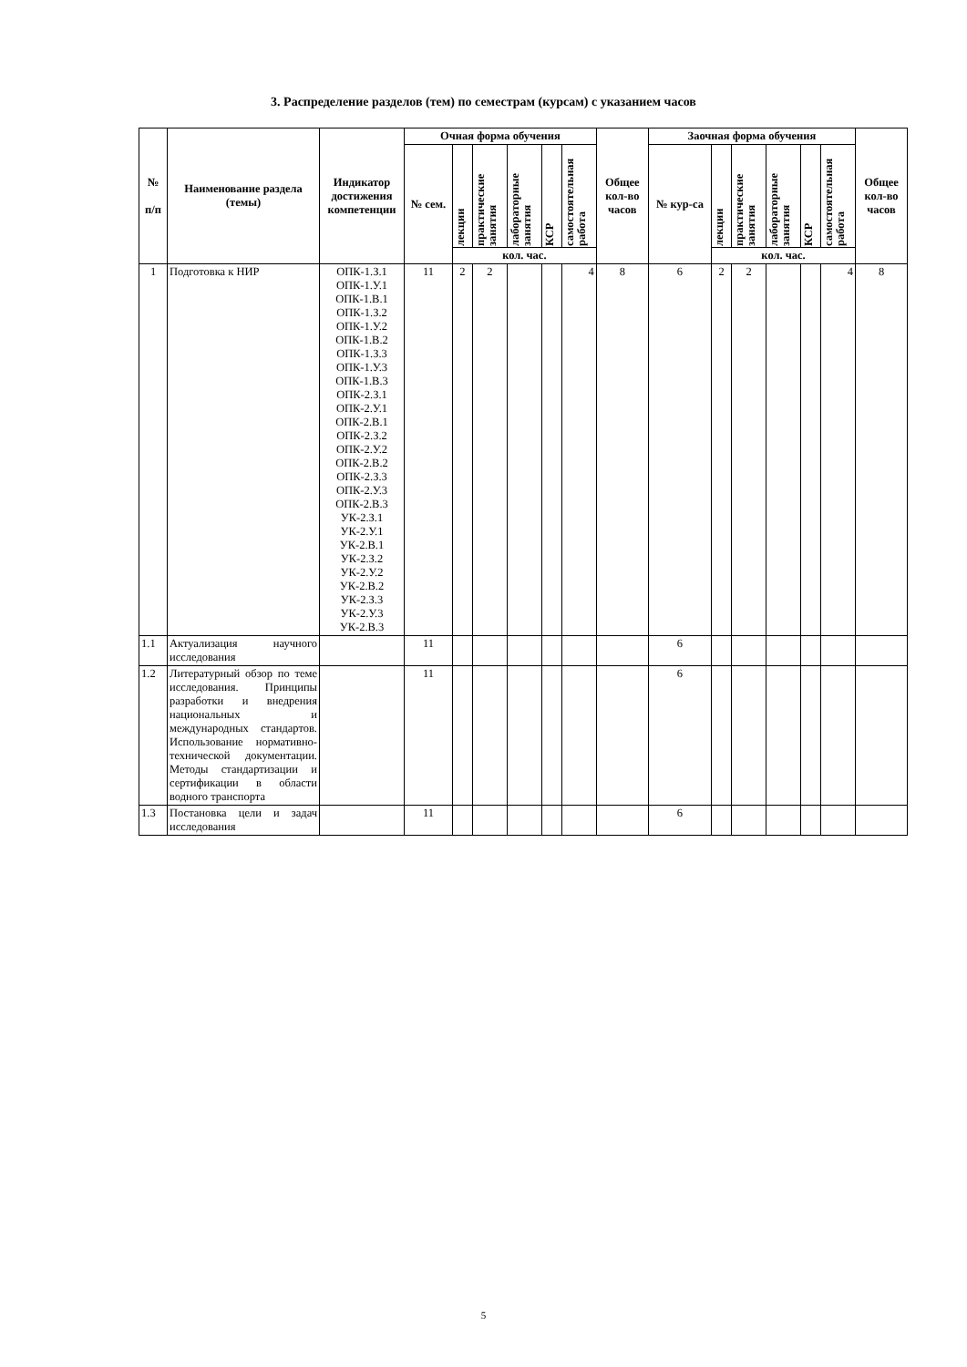3. Распределение разделов (тем) по семестрам (курсам) с указанием часов
| № п/п | Наименование раздела (темы) | Индикатор достижения компетенции | Очная форма обучения | | | | | | Общее кол-во часов | Заочная форма обучения | | | | | | Общее кол-во часов |
| --- | --- | --- | --- | --- | --- | --- | --- | --- | --- | --- | --- | --- | --- | --- | --- | --- |
| | | | № сем. | лекции | практические занятия | лабораторные занятия | КСР | самостоятельная работа | | № кур-са | лекции | практические занятия | лабораторные занятия | КСР | самостоятельная работа | |
| | | | | кол. час. | | | | | | | кол. час. | | | | | |
| 1 | Подготовка к НИР | ОПК-1.З.1 ОПК-1.У.1 ОПК-1.В.1 ОПК-1.З.2 ОПК-1.У.2 ОПК-1.В.2 ОПК-1.З.3 ОПК-1.У.3 ОПК-1.В.3 ОПК-2.З.1 ОПК-2.У.1 ОПК-2.В.1 ОПК-2.З.2 ОПК-2.У.2 ОПК-2.В.2 ОПК-2.З.3 ОПК-2.У.3 ОПК-2.В.3 УК-2.З.1 УК-2.У.1 УК-2.В.1 УК-2.З.2 УК-2.У.2 УК-2.В.2 УК-2.З.3 УК-2.У.3 УК-2.В.3 | 11 | 2 | 2 | | | 4 | 8 | 6 | 2 | 2 | | | 4 | 8 |
| 1.1 | Актуализация научного исследования | | 11 | | | | | | | 6 | | | | | | |
| 1.2 | Литературный обзор по теме исследования. Принципы разработки и внедрения национальных и международных стандартов. Использование нормативно-технической документации. Методы стандартизации и сертификации в области водного транспорта | | 11 | | | | | | | 6 | | | | | | |
| 1.3 | Постановка цели и задач исследования | | 11 | | | | | | | 6 | | | | | | |
5